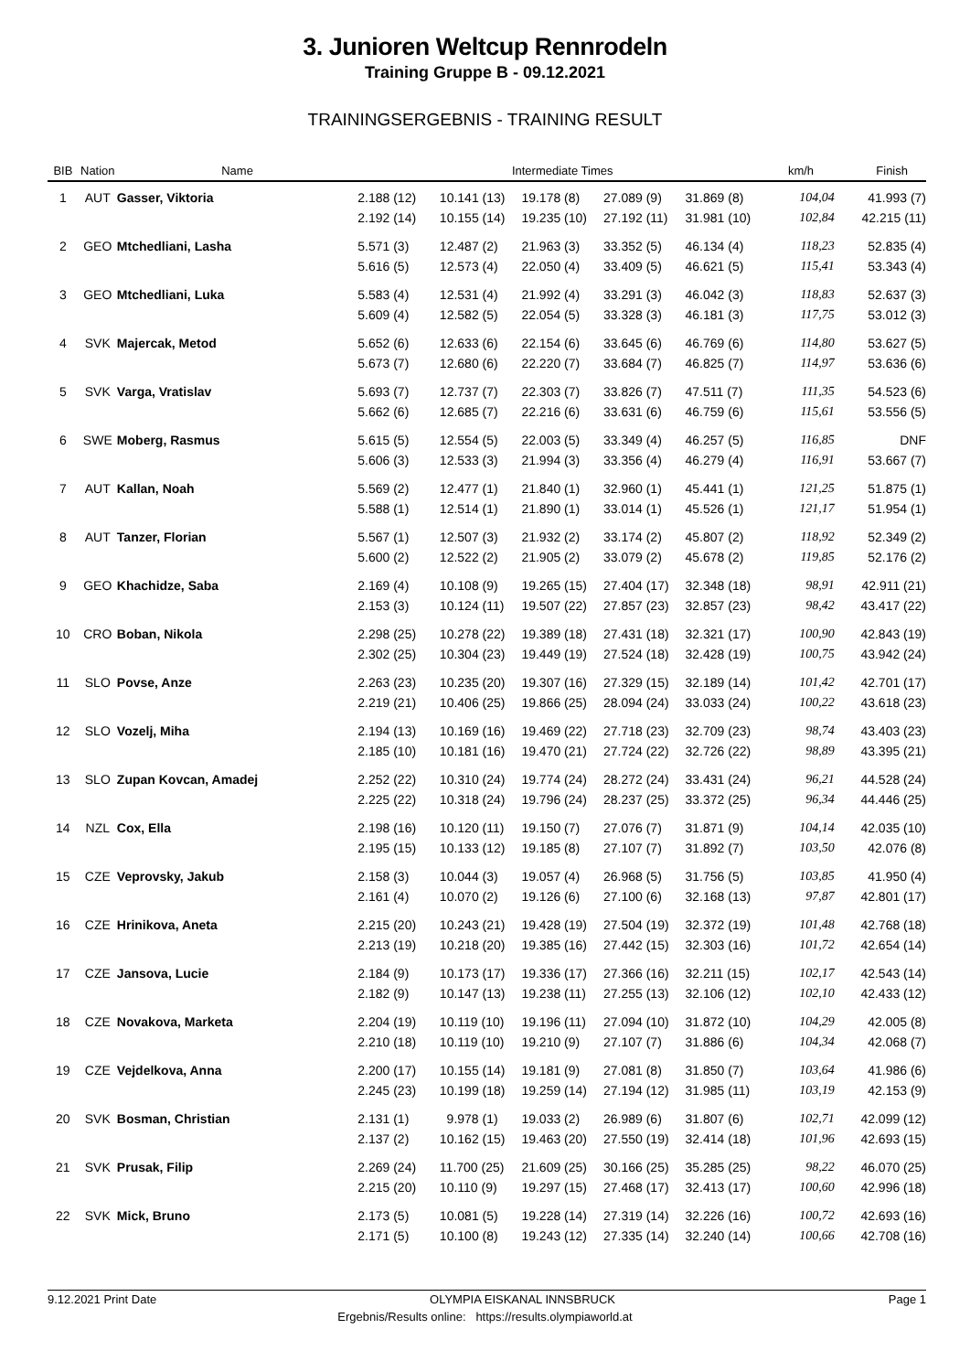3. Junioren Weltcup Rennrodeln
Training Gruppe B - 09.12.2021
TRAININGSERGEBNIS - TRAINING RESULT
| BIB | Nation | Name | Intermediate Times | | | | | km/h | Finish |
| --- | --- | --- | --- | --- | --- | --- | --- | --- | --- |
| 1 | AUT | Gasser, Viktoria | 2.188 (12) | 10.141 (13) | 19.178 (8) | 27.089 (9) | 31.869 (8) | 104,04 | 41.993 (7) |
| | | | 2.192 (14) | 10.155 (14) | 19.235 (10) | 27.192 (11) | 31.981 (10) | 102,84 | 42.215 (11) |
| 2 | GEO | Mtchedliani, Lasha | 5.571 (3) | 12.487 (2) | 21.963 (3) | 33.352 (5) | 46.134 (4) | 118,23 | 52.835 (4) |
| | | | 5.616 (5) | 12.573 (4) | 22.050 (4) | 33.409 (5) | 46.621 (5) | 115,41 | 53.343 (4) |
| 3 | GEO | Mtchedliani, Luka | 5.583 (4) | 12.531 (4) | 21.992 (4) | 33.291 (3) | 46.042 (3) | 118,83 | 52.637 (3) |
| | | | 5.609 (4) | 12.582 (5) | 22.054 (5) | 33.328 (3) | 46.181 (3) | 117,75 | 53.012 (3) |
| 4 | SVK | Majercak, Metod | 5.652 (6) | 12.633 (6) | 22.154 (6) | 33.645 (6) | 46.769 (6) | 114,80 | 53.627 (5) |
| | | | 5.673 (7) | 12.680 (6) | 22.220 (7) | 33.684 (7) | 46.825 (7) | 114,97 | 53.636 (6) |
| 5 | SVK | Varga, Vratislav | 5.693 (7) | 12.737 (7) | 22.303 (7) | 33.826 (7) | 47.511 (7) | 111,35 | 54.523 (6) |
| | | | 5.662 (6) | 12.685 (7) | 22.216 (6) | 33.631 (6) | 46.759 (6) | 115,61 | 53.556 (5) |
| 6 | SWE | Moberg, Rasmus | 5.615 (5) | 12.554 (5) | 22.003 (5) | 33.349 (4) | 46.257 (5) | 116,85 | DNF |
| | | | 5.606 (3) | 12.533 (3) | 21.994 (3) | 33.356 (4) | 46.279 (4) | 116,91 | 53.667 (7) |
| 7 | AUT | Kallan, Noah | 5.569 (2) | 12.477 (1) | 21.840 (1) | 32.960 (1) | 45.441 (1) | 121,25 | 51.875 (1) |
| | | | 5.588 (1) | 12.514 (1) | 21.890 (1) | 33.014 (1) | 45.526 (1) | 121,17 | 51.954 (1) |
| 8 | AUT | Tanzer, Florian | 5.567 (1) | 12.507 (3) | 21.932 (2) | 33.174 (2) | 45.807 (2) | 118,92 | 52.349 (2) |
| | | | 5.600 (2) | 12.522 (2) | 21.905 (2) | 33.079 (2) | 45.678 (2) | 119,85 | 52.176 (2) |
| 9 | GEO | Khachidze, Saba | 2.169 (4) | 10.108 (9) | 19.265 (15) | 27.404 (17) | 32.348 (18) | 98,91 | 42.911 (21) |
| | | | 2.153 (3) | 10.124 (11) | 19.507 (22) | 27.857 (23) | 32.857 (23) | 98,42 | 43.417 (22) |
| 10 | CRO | Boban, Nikola | 2.298 (25) | 10.278 (22) | 19.389 (18) | 27.431 (18) | 32.321 (17) | 100,90 | 42.843 (19) |
| | | | 2.302 (25) | 10.304 (23) | 19.449 (19) | 27.524 (18) | 32.428 (19) | 100,75 | 43.942 (24) |
| 11 | SLO | Povse, Anze | 2.263 (23) | 10.235 (20) | 19.307 (16) | 27.329 (15) | 32.189 (14) | 101,42 | 42.701 (17) |
| | | | 2.219 (21) | 10.406 (25) | 19.866 (25) | 28.094 (24) | 33.033 (24) | 100,22 | 43.618 (23) |
| 12 | SLO | Vozelj, Miha | 2.194 (13) | 10.169 (16) | 19.469 (22) | 27.718 (23) | 32.709 (23) | 98,74 | 43.403 (23) |
| | | | 2.185 (10) | 10.181 (16) | 19.470 (21) | 27.724 (22) | 32.726 (22) | 98,89 | 43.395 (21) |
| 13 | SLO | Zupan Kovcan, Amadej | 2.252 (22) | 10.310 (24) | 19.774 (24) | 28.272 (24) | 33.431 (24) | 96,21 | 44.528 (24) |
| | | | 2.225 (22) | 10.318 (24) | 19.796 (24) | 28.237 (25) | 33.372 (25) | 96,34 | 44.446 (25) |
| 14 | NZL | Cox, Ella | 2.198 (16) | 10.120 (11) | 19.150 (7) | 27.076 (7) | 31.871 (9) | 104,14 | 42.035 (10) |
| | | | 2.195 (15) | 10.133 (12) | 19.185 (8) | 27.107 (7) | 31.892 (7) | 103,50 | 42.076 (8) |
| 15 | CZE | Veprovsky, Jakub | 2.158 (3) | 10.044 (3) | 19.057 (4) | 26.968 (5) | 31.756 (5) | 103,85 | 41.950 (4) |
| | | | 2.161 (4) | 10.070 (2) | 19.126 (6) | 27.100 (6) | 32.168 (13) | 97,87 | 42.801 (17) |
| 16 | CZE | Hrinikova, Aneta | 2.215 (20) | 10.243 (21) | 19.428 (19) | 27.504 (19) | 32.372 (19) | 101,48 | 42.768 (18) |
| | | | 2.213 (19) | 10.218 (20) | 19.385 (16) | 27.442 (15) | 32.303 (16) | 101,72 | 42.654 (14) |
| 17 | CZE | Jansova, Lucie | 2.184 (9) | 10.173 (17) | 19.336 (17) | 27.366 (16) | 32.211 (15) | 102,17 | 42.543 (14) |
| | | | 2.182 (9) | 10.147 (13) | 19.238 (11) | 27.255 (13) | 32.106 (12) | 102,10 | 42.433 (12) |
| 18 | CZE | Novakova, Marketa | 2.204 (19) | 10.119 (10) | 19.196 (11) | 27.094 (10) | 31.872 (10) | 104,29 | 42.005 (8) |
| | | | 2.210 (18) | 10.119 (10) | 19.210 (9) | 27.107 (7) | 31.886 (6) | 104,34 | 42.068 (7) |
| 19 | CZE | Vejdelkova, Anna | 2.200 (17) | 10.155 (14) | 19.181 (9) | 27.081 (8) | 31.850 (7) | 103,64 | 41.986 (6) |
| | | | 2.245 (23) | 10.199 (18) | 19.259 (14) | 27.194 (12) | 31.985 (11) | 103,19 | 42.153 (9) |
| 20 | SVK | Bosman, Christian | 2.131 (1) | 9.978 (1) | 19.033 (2) | 26.989 (6) | 31.807 (6) | 102,71 | 42.099 (12) |
| | | | 2.137 (2) | 10.162 (15) | 19.463 (20) | 27.550 (19) | 32.414 (18) | 101,96 | 42.693 (15) |
| 21 | SVK | Prusak, Filip | 2.269 (24) | 11.700 (25) | 21.609 (25) | 30.166 (25) | 35.285 (25) | 98,22 | 46.070 (25) |
| | | | 2.215 (20) | 10.110 (9) | 19.297 (15) | 27.468 (17) | 32.413 (17) | 100,60 | 42.996 (18) |
| 22 | SVK | Mick, Bruno | 2.173 (5) | 10.081 (5) | 19.228 (14) | 27.319 (14) | 32.226 (16) | 100,72 | 42.693 (16) |
| | | | 2.171 (5) | 10.100 (8) | 19.243 (12) | 27.335 (14) | 32.240 (14) | 100,66 | 42.708 (16) |
9.12.2021 Print Date OLYMPIA EISKANAL INNSBRUCK Page 1
Ergebnis/Results online: https://results.olympiaworld.at